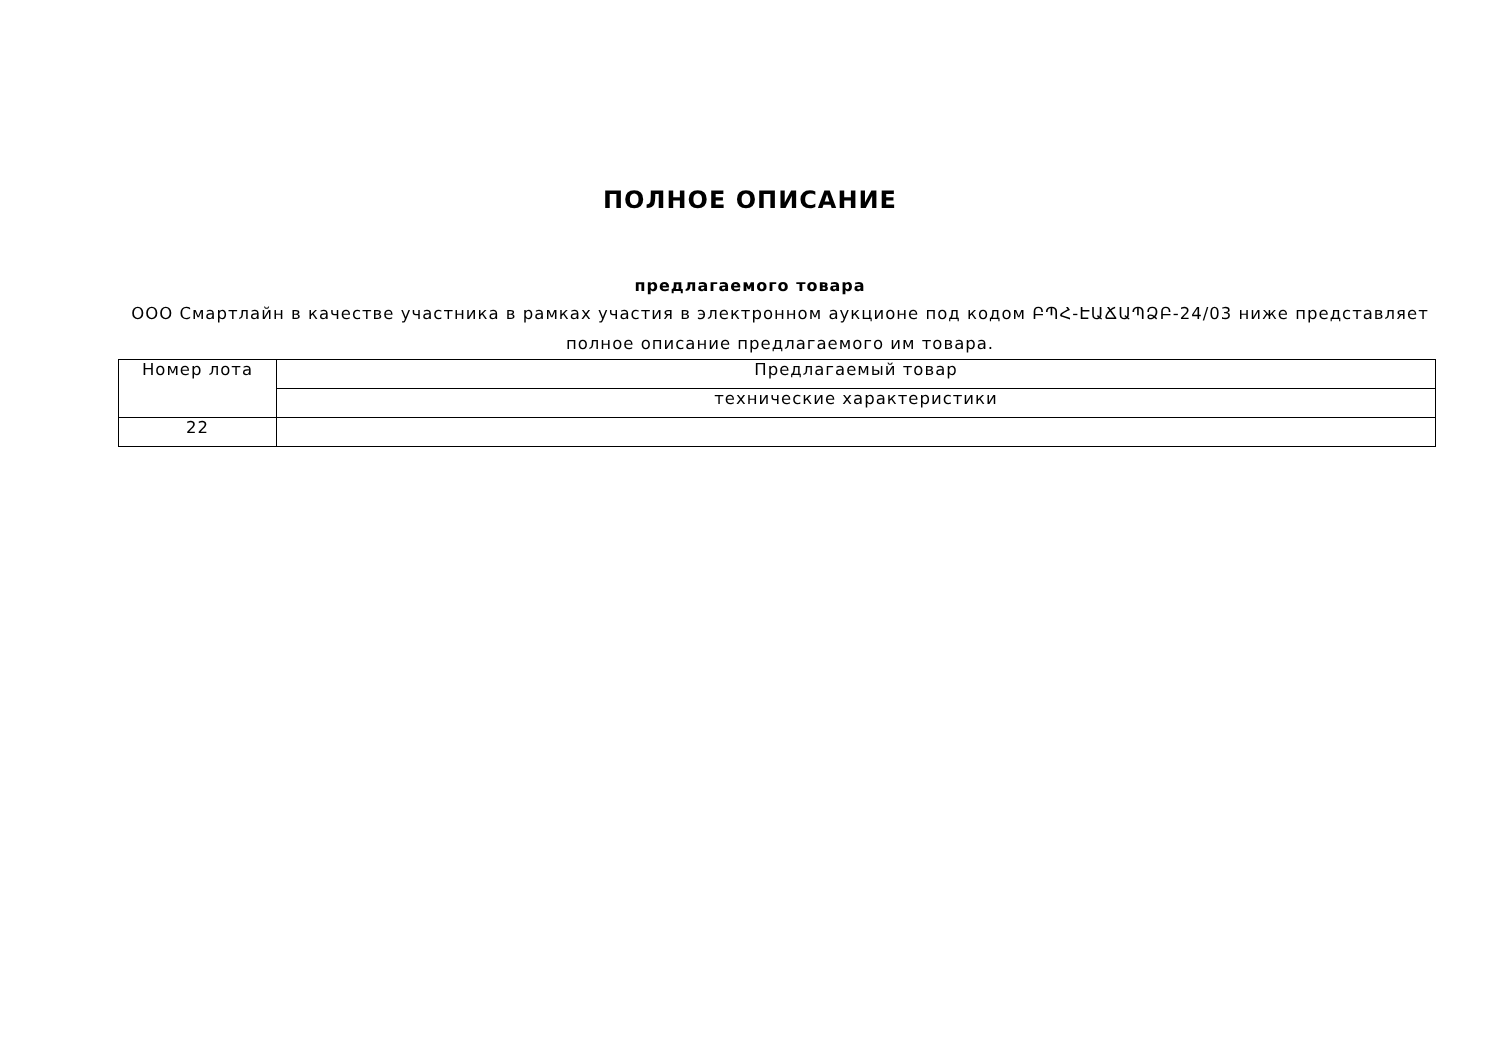ПОЛНОЕ ОПИСАНИЕ
предлагаемого товара
ООО Смартлайн в качестве участника в рамках участия в электронном аукционе под кодом ԲՊՀ-ԷԱՃԱՊՁԲ-24/03 ниже представляет полное описание предлагаемого им товара.
| Номер лота | Предлагаемый товар |
| | технические характеристики |
| 22 | |